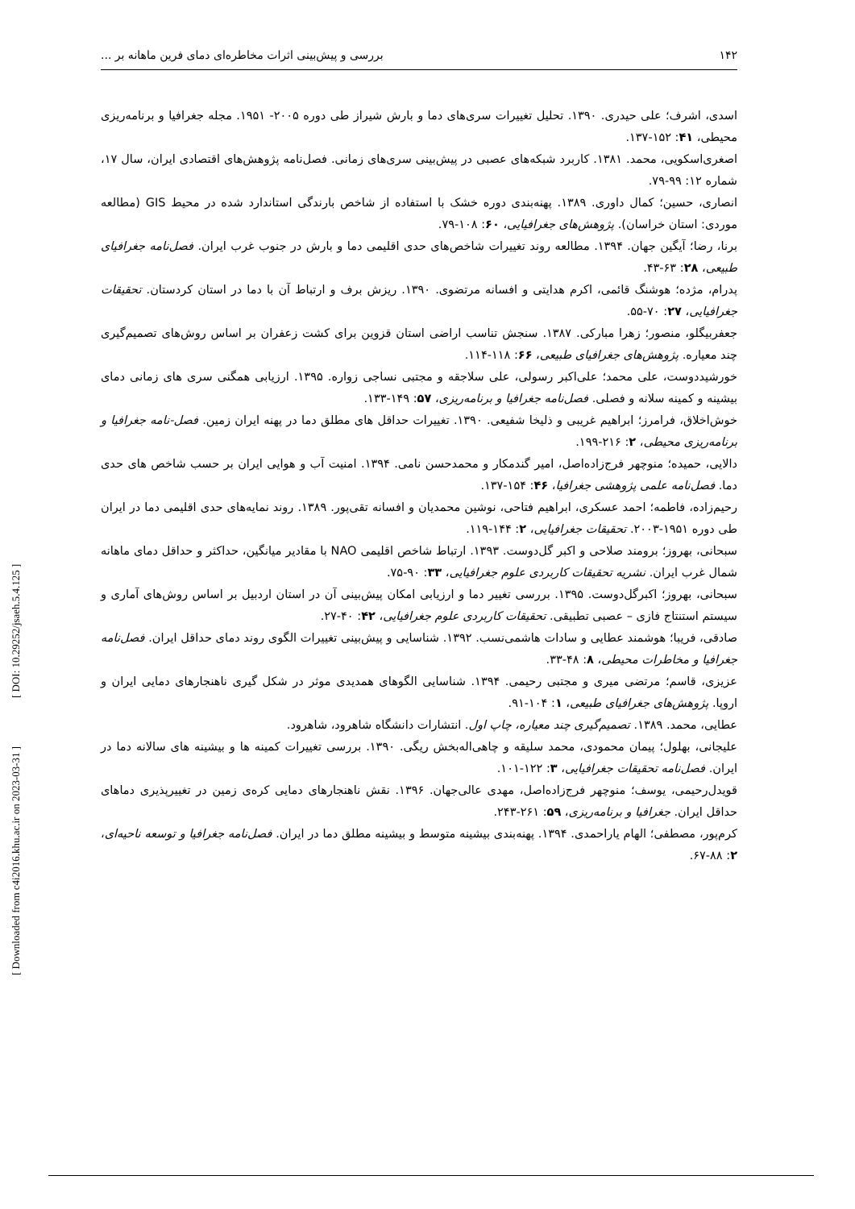۱۴۲ بررسی و پیش‌بینی اثرات مخاطره‌ای دمای فرین ماهانه بر ...
اسدی، اشرف؛ علی حیدری. ۱۳۹۰. تحلیل تغییرات سری‌های دما و بارش شیراز طی دوره ۲۰۰۵- ۱۹۵۱. مجله جغرافیا و برنامه‌ریزی محیطی، ۴۱: ۱۵۲-۱۳۷.
اصغری‌اسکویی، محمد. ۱۳۸۱. کاربرد شبکه‌های عصبی در پیش‌بینی سری‌های زمانی. فصل‌نامه پژوهش‌های اقتصادی ایران، سال ۱۷، شماره ۱۲: ۹۹-۷۹.
انصاری، حسین؛ کمال داوری. ۱۳۸۹. پهنه‌بندی دوره خشک با استفاده از شاخص بارندگی استاندارد شده در محیط GIS (مطالعه موردی: استان خراسان). پژوهش‌های جغرافیایی، ۶۰: ۱۰۸-۷۹.
برنا، رضا؛ آیگین جهان. ۱۳۹۴. مطالعه روند تغییرات شاخص‌های حدی اقلیمی دما و بارش در جنوب غرب ایران. فصل‌نامه جغرافیای طبیعی، ۲۸: ۶۳-۴۳.
پدرام، مژده؛ هوشنگ قائمی، اکرم هدایتی و افسانه مرتضوی. ۱۳۹۰. ریزش برف و ارتباط آن با دما در استان کردستان. تحقیقات جغرافیایی، ۲۷: ۷۰-۵۵.
جعفربیگلو، منصور؛ زهرا مبارکی. ۱۳۸۷. سنجش تناسب اراضی استان قزوین برای کشت زعفران بر اساس روش‌های تصمیم‌گیری چند معیاره. پژوهش‌های جغرافیای طبیعی، ۶۶: ۱۱۸-۱۱۴.
خورشیددوست، علی محمد؛ علی‌اکبر رسولی، علی سلاجقه و مجتبی نساجی زواره. ۱۳۹۵. ارزیابی همگنی سری های زمانی دمای بیشینه و کمینه سلانه و فصلی. فصل‌نامه جغرافیا و برنامه‌ریزی، ۵۷: ۱۴۹-۱۳۳.
خوش‌اخلاق، فرامرز؛ ابراهیم غریبی و ذلیخا شفیعی. ۱۳۹۰. تغییرات حداقل های مطلق دما در پهنه ایران زمین. فصل-نامه جغرافیا و برنامه‌ریزی محیطی، ۲: ۲۱۶-۱۹۹.
دالایی، حمیده؛ منوچهر فرج‌زاده‌اصل، امیر گندمکار و محمدحسن نامی. ۱۳۹۴. امنیت آب و هوایی ایران بر حسب شاخص های حدی دما. فصل‌نامه علمی پژوهشی جغرافیا، ۴۶: ۱۵۴-۱۳۷.
رحیم‌زاده، فاطمه؛ احمد عسکری، ابراهیم فتاحی، نوشین محمدیان و افسانه تقی‌پور. ۱۳۸۹. روند نمایه‌های حدی اقلیمی دما در ایران طی دوره ۱۹۵۱-۲۰۰۳. تحقیقات جغرافیایی، ۲: ۱۴۴-۱۱۹.
سبحانی، بهروز؛ برومند صلاحی و اکبر گل‌دوست. ۱۳۹۳. ارتباط شاخص اقلیمی NAO با مقادیر میانگین، حداکثر و حداقل دمای ماهانه شمال غرب ایران. نشریه تحقیقات کاربردی علوم جغرافیایی، ۳۳: ۹۰-۷۵.
سبحانی، بهروز؛ اکبرگل‌دوست. ۱۳۹۵. بررسی تغییر دما و ارزیابی امکان پیش‌بینی آن در استان اردبیل بر اساس روش‌های آماری و سیستم استنتاج فازی – عصبی تطبیقی. تحقیقات کاربردی علوم جغرافیایی، ۴۲: ۴۰-۲۷.
صادقی، فریبا؛ هوشمند عطایی و سادات هاشمی‌نسب. ۱۳۹۲. شناسایی و پیش‌بینی تغییرات الگوی روند دمای حداقل ایران. فصل‌نامه جغرافیا و مخاطرات محیطی، ۸: ۴۸-۳۳.
عزیزی، قاسم؛ مرتضی میری و مجتبی رحیمی. ۱۳۹۴. شناسایی الگوهای همدیدی موثر در شکل گیری ناهنجارهای دمایی ایران و اروپا. پژوهش‌های جغرافیای طبیعی، ۱: ۱۰۴-۹۱.
عطایی، محمد. ۱۳۸۹. تصمیم‌گیری چند معیاره، چاپ اول. انتشارات دانشگاه شاهرود، شاهرود.
علیجانی، بهلول؛ پیمان محمودی، محمد سلیقه و چاهی‌اله‌بخش ریگی. ۱۳۹۰. بررسی تغییرات کمینه ها و بیشینه های سالانه دما در ایران. فصل‌نامه تحقیقات جغرافیایی، ۳: ۱۲۲-۱۰۱.
قویدل‌رحیمی، یوسف؛ منوچهر فرج‌زاده‌اصل، مهدی عالی‌جهان. ۱۳۹۶. نقش ناهنجارهای دمایی کره‌ی زمین در تغییرپذیری دماهای حداقل ایران. جغرافیا و برنامه‌ریزی، ۵۹: ۲۶۱-۲۴۳.
کرم‌پور، مصطفی؛ الهام یاراحمدی. ۱۳۹۴. پهنه‌بندی بیشینه متوسط و بیشینه مطلق دما در ایران. فصل‌نامه جغرافیا و توسعه ناحیه‌ای، ۲: ۸۸-۶۷.
[ Downloaded from c4i2016.khu.ac.ir on 2023-03-31 ] [ DOI: 10.29252/jsaeh.5.4.125 ]